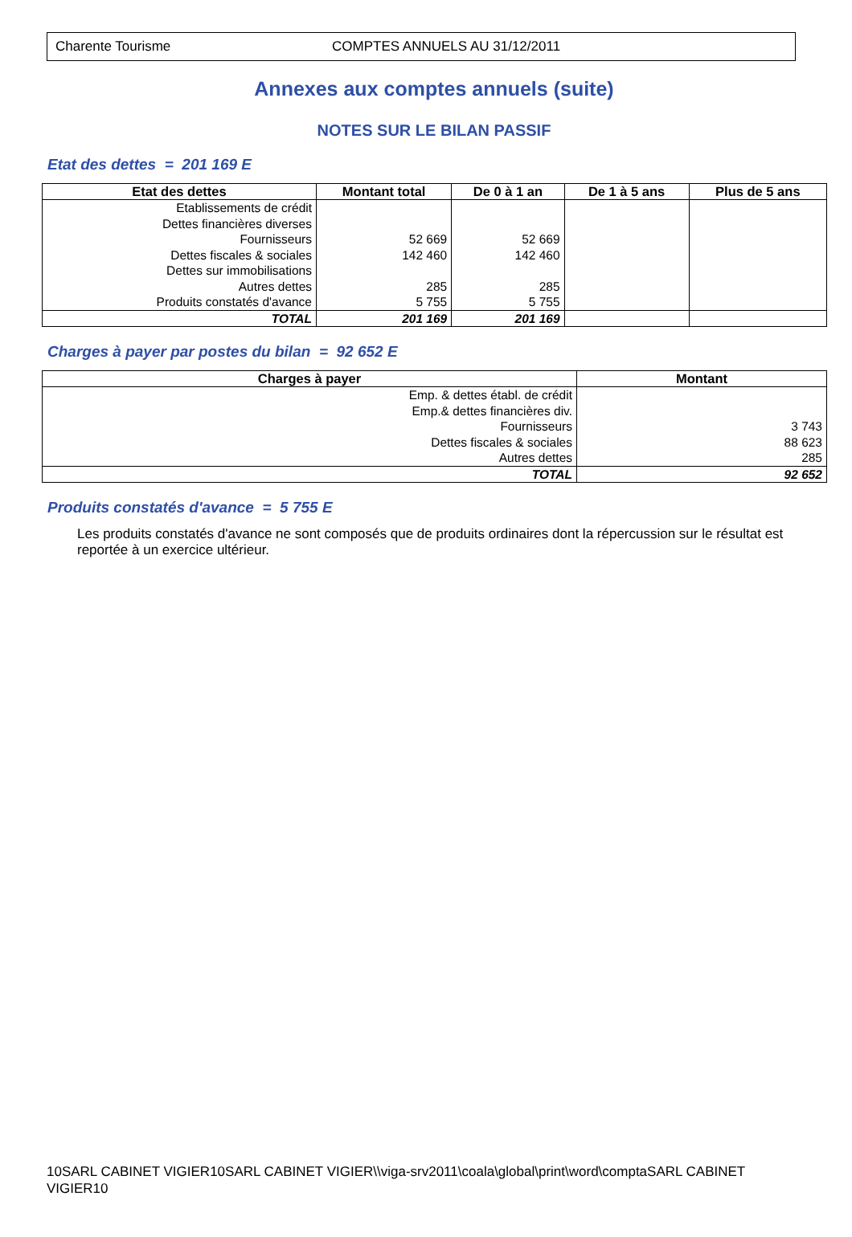Charente Tourisme COMPTES ANNUELS AU 31/12/2011
Annexes aux comptes annuels (suite)
NOTES SUR LE BILAN PASSIF
Etat des dettes = 201 169 E
| Etat des dettes | Montant total | De 0 à 1 an | De 1 à 5 ans | Plus de 5 ans |
| --- | --- | --- | --- | --- |
| Etablissements de crédit | | | | |
| Dettes financières diverses | | | | |
| Fournisseurs | 52 669 | 52 669 | | |
| Dettes fiscales & sociales | 142 460 | 142 460 | | |
| Dettes sur immobilisations | | | | |
| Autres dettes | 285 | 285 | | |
| Produits constatés d'avance | 5 755 | 5 755 | | |
| TOTAL | 201 169 | 201 169 | | |
Charges à payer par postes du bilan = 92 652 E
| Charges à payer | Montant |
| --- | --- |
| Emp. & dettes établ. de crédit | |
| Emp.& dettes financières div. | |
| Fournisseurs | 3 743 |
| Dettes fiscales & sociales | 88 623 |
| Autres dettes | 285 |
| TOTAL | 92 652 |
Produits constatés d'avance = 5 755 E
Les produits constatés d'avance ne sont composés que de produits ordinaires dont la répercussion sur le résultat est reportée à un exercice ultérieur.
10SARL CABINET VIGIER10SARL CABINET VIGIER\\viga-srv2011\coala\global\print\word\comptaSARL CABINET VIGIER10